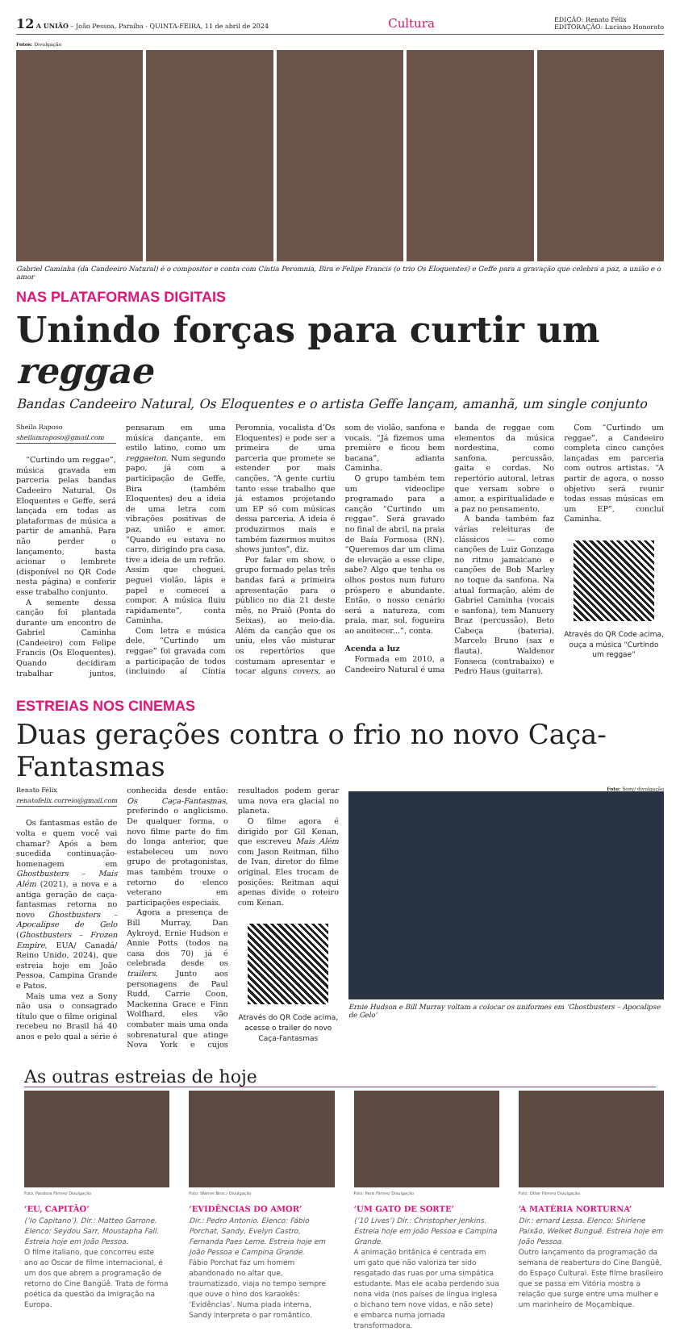12 A UNIÃO – João Pessoa, Paraíba - QUINTA-FEIRA, 11 de abril de 2024 Cultura EDIÇÃO: Renato Félix
EDITORAÇÃO: Luciano Honorato
Fotos: Divulgação
Gabriel Caminha (da Candeeiro Natural) é o compositor e conta com Cíntia Peromnia, Bira e Felipe Francis (o trio Os Eloquentes) e Geffe para a gravação que celebra a paz, a união e o amor
NAS PLATAFORMAS DIGITAIS
Unindo forças para curtir um reggae
Bandas Candeeiro Natural, Os Eloquentes e o artista Geffe lançam, amanhã, um single conjunto
Sheila Raposo
sheilamraposo@gmail.com
“Curtindo um reggae”, música gravada em parceria pelas bandas Cadeeiro Natural, Os Eloquentes e Geffe, será lançada em todas as plataformas de música a partir de amanhã. Para não perder o lançamento, basta acionar o lembrete (disponível no QR Code nesta página) e conferir esse trabalho conjunto.
A semente dessa canção foi plantada durante um encontro de Gabriel Caminha (Candeeiro) com Felipe Francis (Os Eloquentes). Quando decidiram trabalhar juntos, pensaram em uma música dançante, em estilo latino, como um reggaeton. Num segundo papo, já com a participação de Geffe, Bira (também Eloquentes) deu a ideia de uma letra com vibrações positivas de paz, união e amor. “Quando eu estava no carro, dirigindo pra casa, tive a ideia de um refrão. Assim que cheguei, peguei violão, lápis e papel e comecei a compor. A música fluiu rapidamente”, conta Caminha.
Com letra e música dele, “Curtindo um reggae” foi gravada com a participação de todos (incluindo aí Cíntia Peromnia, vocalista d’Os Eloquentes) e pode ser a primeira de uma parceria que promete se estender por mais canções. “A gente curtiu tanto esse trabalho que já estamos projetando um EP só com músicas dessa parceria. A ideia é produzirmos mais e também fazermos muitos shows juntos”, diz.
Por falar em show, o grupo formado pelas três bandas fará a primeira apresentação para o público no dia 21 deste mês, no Praiô (Ponta do Seixas), ao meio-dia. Além da canção que os uniu, eles vão misturar os repertórios que costumam apresentar e tocar alguns covers, ao som de violão, sanfona e vocais. “Já fizemos uma première e ficou bem bacana”, adianta Caminha.
O grupo também tem um videoclipe programado para a canção “Curtindo um reggae”. Será gravado no final de abril, na praia de Baía Formosa (RN). “Queremos dar um clima de elevação a esse clipe, sabe? Algo que tenha os olhos postos num futuro próspero e abundante. Então, o nosso cenário será a natureza, com praia, mar, sol, fogueira ao anoitecer...”, conta.
Acenda a luz
Formada em 2010, a Candeeiro Natural é uma banda de reggae com elementos da música nordestina, como sanfona, percussão, gaita e cordas. No repertório autoral, letras que versam sobre o amor, a espiritualidade e a paz no pensamento.
A banda também faz várias releituras de clássicos — como canções de Luiz Gonzaga no ritmo jamaicano e canções de Bob Marley no toque da sanfona. Na atual formação, além de Gabriel Caminha (vocais e sanfona), tem Manuery Braz (percussão), Beto Cabeça (bateria), Marcelo Bruno (sax e flauta), Waldenor Fonseca (contrabaixo) e Pedro Haus (guitarra).
Com “Curtindo um reggae”, a Candeeiro completa cinco canções lançadas em parceria com outros artistas. “A partir de agora, o nosso objetivo será reunir todas essas músicas em um EP”, conclui Caminha.
Através do QR Code acima, ouça a música “Curtindo um reggae”
ESTREIAS NOS CINEMAS
Duas gerações contra o frio no novo Caça-Fantasmas
Renato Félix
renatofelix.correio@gmail.com
Os fantasmas estão de volta e quem você vai chamar? Após a bem sucedida continuação-homenagem em Ghostbusters – Mais Além (2021), a nova e a antiga geração de caça-fantasmas retorna no novo Ghostbusters – Apocalipse de Gelo (Ghostbusters – Frozen Empire, EUA/ Canadá/ Reino Unido, 2024), que estreia hoje em João Pessoa, Campina Grande e Patos.
Mais uma vez a Sony não usa o consagrado título que o filme original recebeu no Brasil há 40 anos e pelo qual a série é conhecida desde então: Os Caça-Fantasmas, preferindo o anglicismo. De qualquer forma, o novo filme parte do fim do longa anterior, que estabeleceu um novo grupo de protagonistas, mas também trouxe o retorno do elenco veterano em participações especiais.
Agora a presença de Bill Murray, Dan Aykroyd, Ernie Hudson e Annie Potts (todos na casa dos 70) já é celebrada desde os trailers. Junto aos personagens de Paul Rudd, Carrie Coon, Mackenna Grace e Finn Wolfhard, eles vão combater mais uma onda sobrenatural que atinge Nova York e cujos resultados podem gerar uma nova era glacial no planeta.
O filme agora é dirigido por Gil Kenan, que escreveu Mais Além com Jason Reitman, filho de Ivan, diretor do filme original. Eles trocam de posições: Reitman aqui apenas divide o roteiro com Kenan.
Através do QR Code acima, acesse o trailer do novo Caça-Fantasmas
Foto: Sony/ divulgação
Ernie Hudson e Bill Murray voltam a colocar os uniformes em ‘Ghostbusters – Apocalipse de Gelo’
As outras estreias de hoje
Foto: Pandora Filmes/ Divulgação
‘EU, CAPITÃO’
(‘Io Capitano’). Dir.: Matteo Garrone. Elenco: Seydou Sarr, Moustapha Fall. Estreia hoje em João Pessoa.
O filme italiano, que concorreu este ano ao Oscar de filme internacional, é um dos que abrem a programação de retorno do Cine Bangüê. Trata de forma poética da questão da imigração na Europa.
Foto: Warner Bros./ Divulgação
‘EVIDÊNCIAS DO AMOR’
Dir.: Pedro Antonio. Elenco: Fábio Porchat, Sandy, Evelyn Castro, Fernanda Paes Leme. Estreia hoje em João Pessoa e Campina Grande.
Fábio Porchat faz um homem abandonado no altar que, traumatizado, viaja no tempo sempre que ouve o hino dos karaokês: ‘Evidências’. Numa piada interna, Sandy interpreta o par romântico.
Foto: Paris Filmes/ Divulgação
‘UM GATO DE SORTE’
(‘10 Lives’) Dir.: Christopher Jenkins. Estreia hoje em João Pessoa e Campina Grande.
A animação britânica é centrada em um gato que não valoriza ter sido resgatado das ruas por uma simpática estudante. Mas ele acaba perdendo sua nona vida (nos países de língua inglesa o bichano tem nove vidas, e não sete) e embarca numa jornada transformadora.
Foto: Olhar Filmes/ Divulgação
‘A MATÉRIA NORTURNA’
Dir.: ernard Lessa. Elenco: Shirlene Paixão, Welket Bunguê. Estreia hoje em João Pessoa.
Outro lançamento da programação da semana de reabertura do Cine Bangüê, do Espaço Cultural. Este filme brasileiro que se passa em Vitória mostra a relação que surge entre uma mulher e um marinheiro de Moçambique.